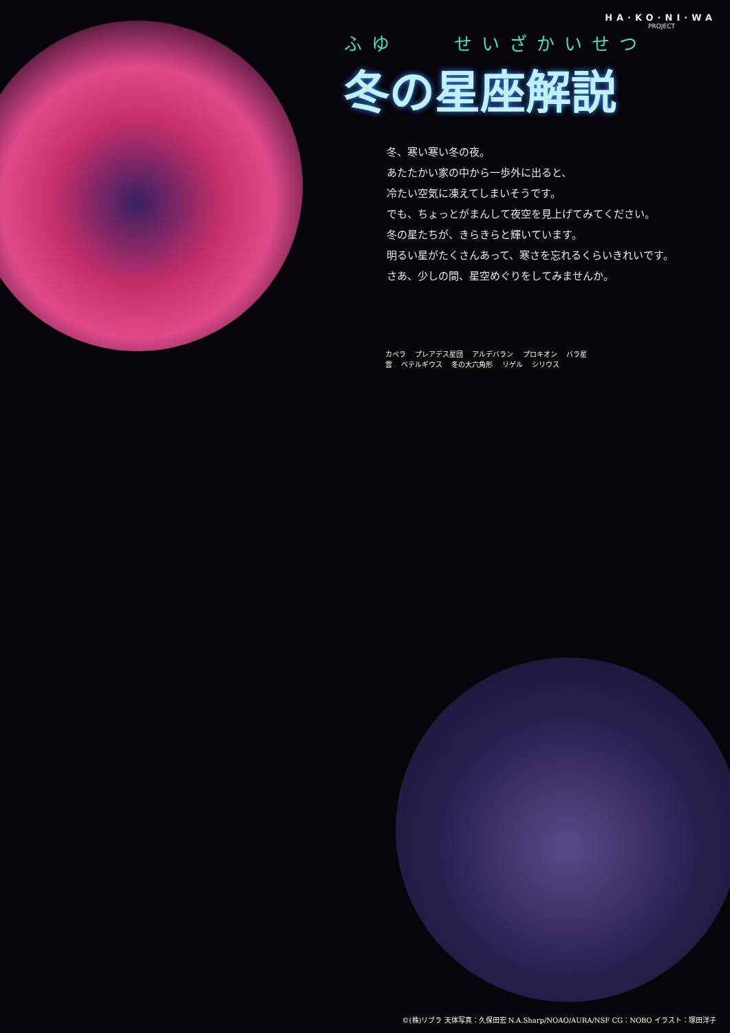HA·KO·NI·WA
PROJECT
ふゆ　　せいざかいせつ
冬の星座解説
冬、寒い寒い冬の夜。
あたたかい家の中から一歩外に出ると、
冷たい空気に凍えてしまいそうです。
でも、ちょっとがまんして夜空を見上げてみてください。
冬の星たちが、きらきらと輝いています。
明るい星がたくさんあって、寒さを忘れるくらいきれいです。
さあ、少しの間、星空めぐりをしてみませんか。
カペラ プレアデス星団 アルデバラン プロキオン バラ星雲 ベテルギウス 冬の大六角形 リゲル シリウス
©(株)リブラ 天体写真：久保田宏 N.A.Sharp/NOAO/AURA/NSF CG：NOBO イラスト：塚田洋子